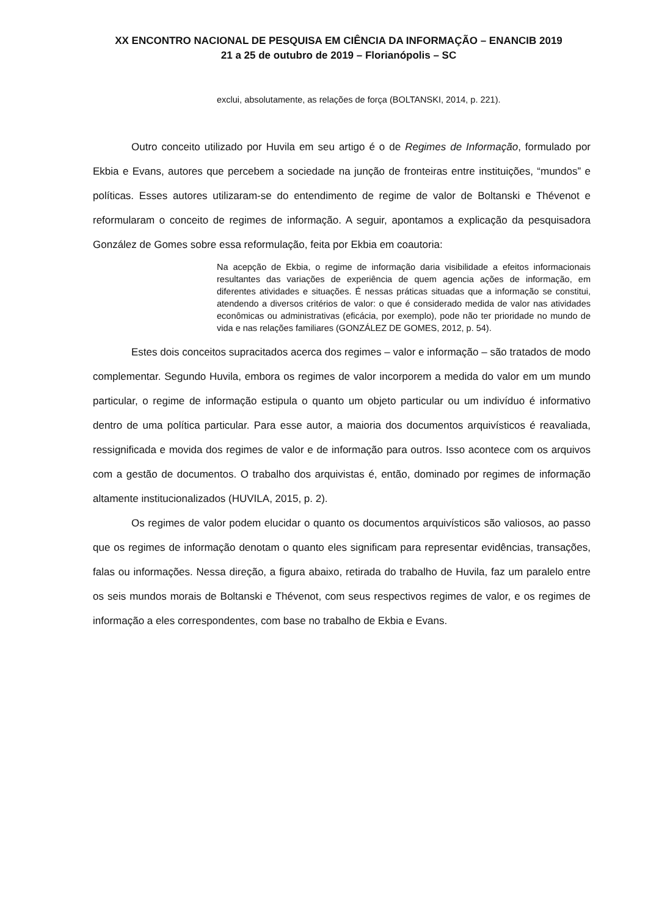XX ENCONTRO NACIONAL DE PESQUISA EM CIÊNCIA DA INFORMAÇÃO – ENANCIB 2019
21 a 25 de outubro de 2019 – Florianópolis – SC
exclui, absolutamente, as relações de força (BOLTANSKI, 2014, p. 221).
Outro conceito utilizado por Huvila em seu artigo é o de Regimes de Informação, formulado por Ekbia e Evans, autores que percebem a sociedade na junção de fronteiras entre instituições, “mundos” e políticas. Esses autores utilizaram-se do entendimento de regime de valor de Boltanski e Thévenot e reformularam o conceito de regimes de informação. A seguir, apontamos a explicação da pesquisadora González de Gomes sobre essa reformulação, feita por Ekbia em coautoria:
Na acepção de Ekbia, o regime de informação daria visibilidade a efeitos informacionais resultantes das variações de experiência de quem agencia ações de informação, em diferentes atividades e situações. É nessas práticas situadas que a informação se constitui, atendendo a diversos critérios de valor: o que é considerado medida de valor nas atividades econômicas ou administrativas (eficácia, por exemplo), pode não ter prioridade no mundo de vida e nas relações familiares (GONZÁLEZ DE GOMES, 2012, p. 54).
Estes dois conceitos supracitados acerca dos regimes – valor e informação – são tratados de modo complementar. Segundo Huvila, embora os regimes de valor incorporem a medida do valor em um mundo particular, o regime de informação estipula o quanto um objeto particular ou um indivíduo é informativo dentro de uma política particular. Para esse autor, a maioria dos documentos arquivísticos é reavaliada, ressignificada e movida dos regimes de valor e de informação para outros. Isso acontece com os arquivos com a gestão de documentos. O trabalho dos arquivistas é, então, dominado por regimes de informação altamente institucionalizados (HUVILA, 2015, p. 2).
Os regimes de valor podem elucidar o quanto os documentos arquivísticos são valiosos, ao passo que os regimes de informação denotam o quanto eles significam para representar evidências, transações, falas ou informações. Nessa direção, a figura abaixo, retirada do trabalho de Huvila, faz um paralelo entre os seis mundos morais de Boltanski e Thévenot, com seus respectivos regimes de valor, e os regimes de informação a eles correspondentes, com base no trabalho de Ekbia e Evans.